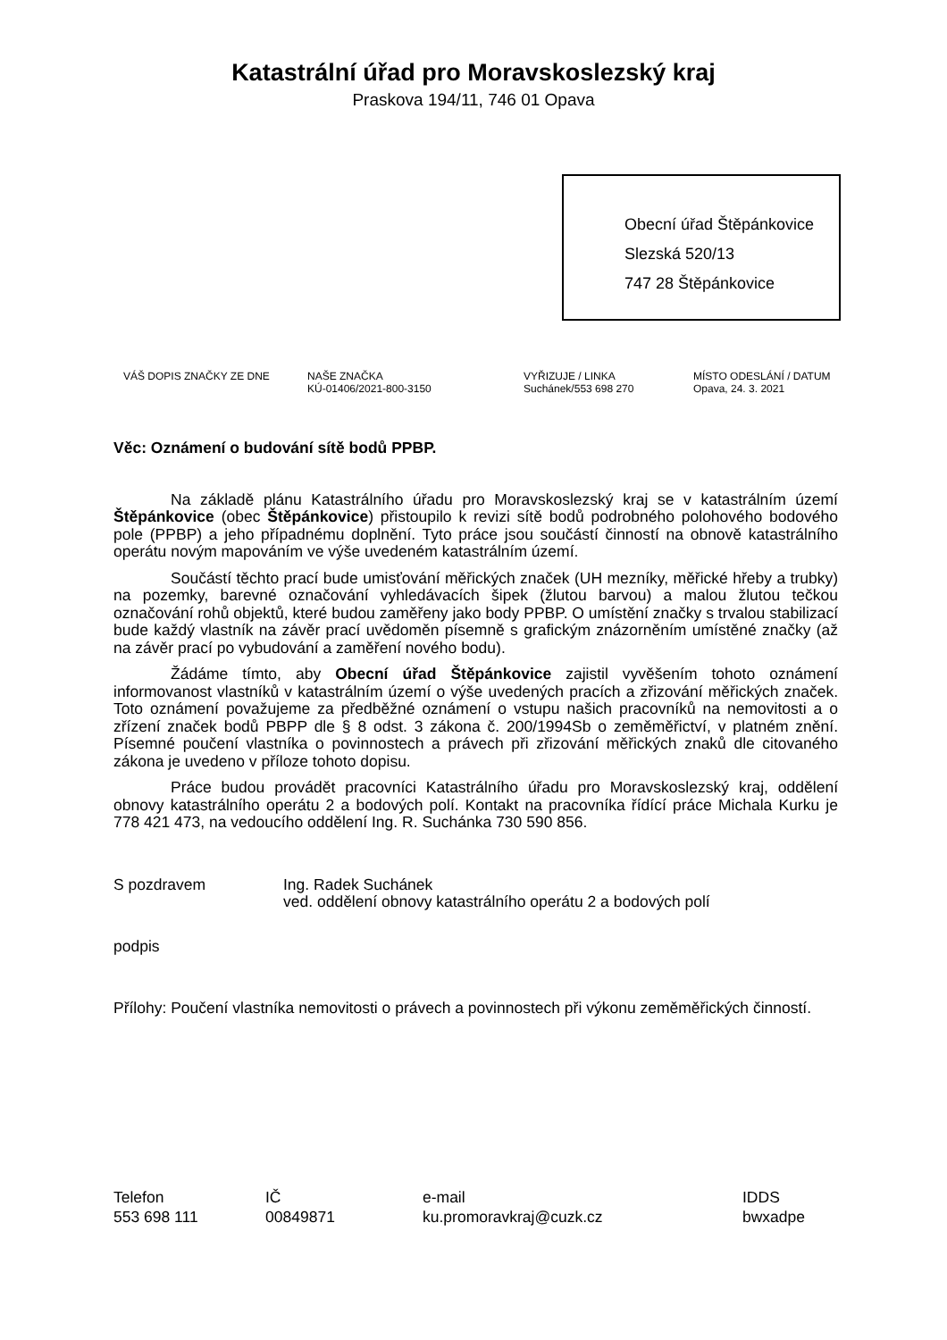Katastrální úřad pro Moravskoslezský kraj
Praskova 194/11, 746 01 Opava
Obecní úřad Štěpánkovice
Slezská 520/13
747 28 Štěpánkovice
VÁŠ DOPIS ZNAČKY ZE DNE NAŠE ZNAČKA
KÚ-01406/2021-800-3150
VYŘIZUJE / LINKA
Suchánek/553 698 270
MÍSTO ODESLÁNÍ / DATUM
Opava, 24. 3. 2021
Věc: Oznámení o budování sítě bodů PPBP.
Na základě plánu Katastrálního úřadu pro Moravskoslezský kraj se v katastrálním území Štěpánkovice (obec Štěpánkovice) přistoupilo k revizi sítě bodů podrobného polohového bodového pole (PPBP) a jeho případnému doplnění. Tyto práce jsou součástí činností na obnově katastrálního operátu novým mapováním ve výše uvedeném katastrálním území.
Součástí těchto prací bude umisťování měřických značek (UH mezníky, měřické hřeby a trubky) na pozemky, barevné označování vyhledávacích šipek (žlutou barvou) a malou žlutou tečkou označování rohů objektů, které budou zaměřeny jako body PPBP. O umístění značky s trvalou stabilizací bude každý vlastník na závěr prací uvědoměn písemně s grafickým znázorněním umístěné značky (až na závěr prací po vybudování a zaměření nového bodu).
Žádáme tímto, aby Obecní úřad Štěpánkovice zajistil vyvěšením tohoto oznámení informovanost vlastníků v katastrálním území o výše uvedených pracích a zřizování měřických značek. Toto oznámení považujeme za předběžné oznámení o vstupu našich pracovníků na nemovitosti a o zřízení značek bodů PBPP dle § 8 odst. 3 zákona č. 200/1994Sb o zeměměřictví, v platném znění. Písemné poučení vlastníka o povinnostech a právech při zřizování měřických znaků dle citovaného zákona je uvedeno v příloze tohoto dopisu.
Práce budou provádět pracovníci Katastrálního úřadu pro Moravskoslezský kraj, oddělení obnovy katastrálního operátu 2 a bodových polí. Kontakt na pracovníka řídící práce Michala Kurku je 778 421 473, na vedoucího oddělení Ing. R. Suchánka 730 590 856.
S pozdravem Ing. Radek Suchánek
ved. oddělení obnovy katastrálního operátu 2 a bodových polí
podpis
Přílohy: Poučení vlastníka nemovitosti o právech a povinnostech při výkonu zeměměřických činností.
Telefon
553 698 111
IČ
00849871
e-mail
ku.promoravkraj@cuzk.cz
IDDS
bwxadpe